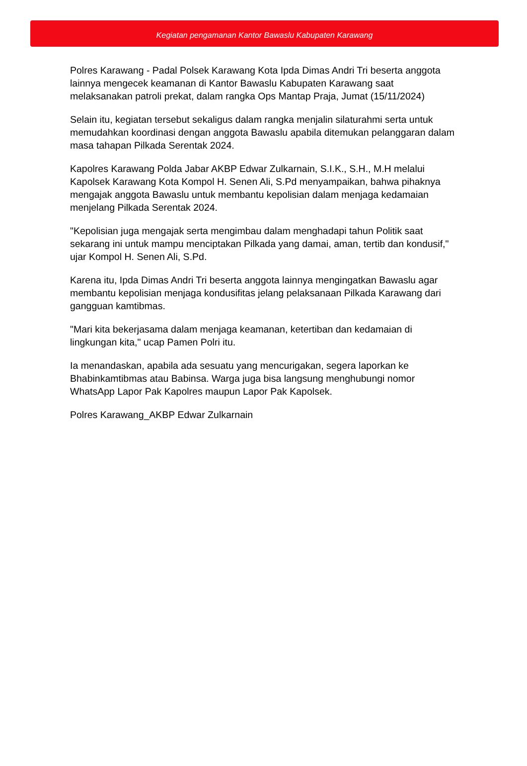Kegiatan pengamanan Kantor Bawaslu Kabupaten Karawang
Polres Karawang - Padal Polsek Karawang Kota Ipda Dimas Andri Tri beserta anggota lainnya mengecek keamanan di Kantor Bawaslu Kabupaten Karawang saat melaksanakan patroli prekat, dalam rangka Ops Mantap Praja, Jumat (15/11/2024)
Selain itu, kegiatan tersebut sekaligus dalam rangka menjalin silaturahmi serta untuk memudahkan koordinasi dengan anggota Bawaslu apabila ditemukan pelanggaran dalam masa tahapan Pilkada Serentak 2024.
Kapolres Karawang Polda Jabar AKBP Edwar Zulkarnain, S.I.K., S.H., M.H melalui Kapolsek Karawang Kota Kompol H. Senen Ali, S.Pd menyampaikan, bahwa pihaknya mengajak anggota Bawaslu untuk membantu kepolisian dalam menjaga kedamaian menjelang Pilkada Serentak 2024.
"Kepolisian juga mengajak serta mengimbau dalam menghadapi tahun Politik saat sekarang ini untuk mampu menciptakan Pilkada yang damai, aman, tertib dan kondusif," ujar Kompol H. Senen Ali, S.Pd.
Karena itu, Ipda Dimas Andri Tri beserta anggota lainnya mengingatkan Bawaslu agar membantu kepolisian menjaga kondusifitas jelang pelaksanaan Pilkada Karawang dari gangguan kamtibmas.
"Mari kita bekerjasama dalam menjaga keamanan, ketertiban dan kedamaian di lingkungan kita," ucap Pamen Polri itu.
Ia menandaskan, apabila ada sesuatu yang mencurigakan, segera laporkan ke Bhabinkamtibmas atau Babinsa. Warga juga bisa langsung menghubungi nomor WhatsApp Lapor Pak Kapolres maupun Lapor Pak Kapolsek.
Polres Karawang_AKBP Edwar Zulkarnain